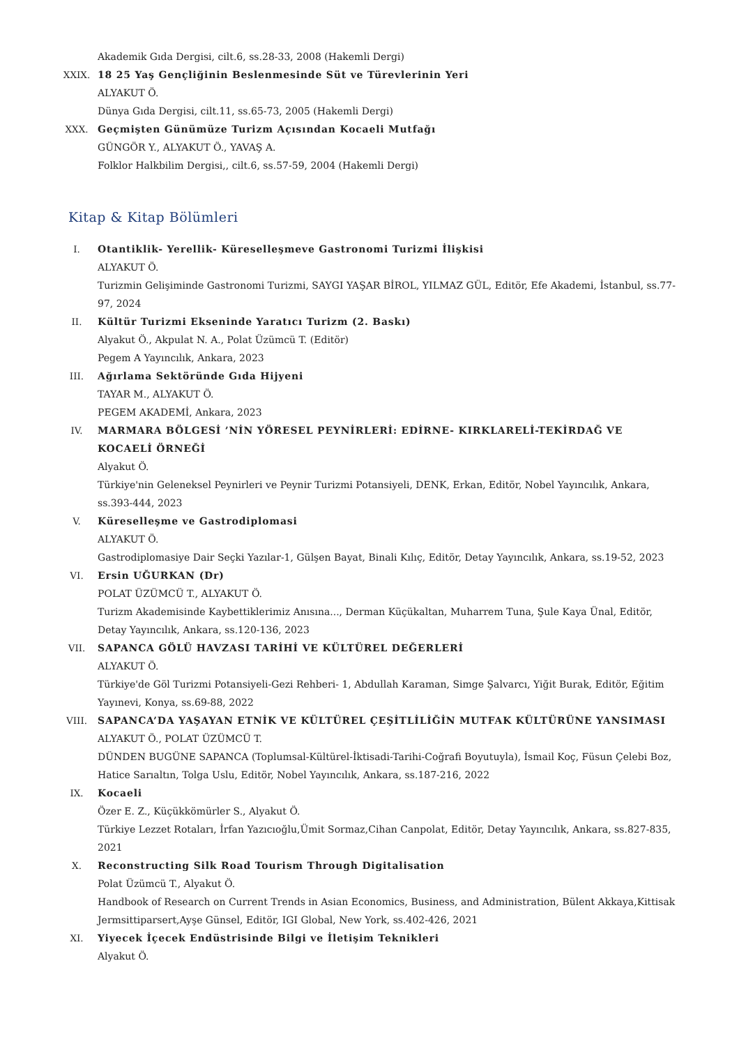Akademik Gıda Dergisi, cilt.6, ss.28-33, 2008 (Hakemli Dergi)
XXIX. 18 25 Yaş Gençliğinin Beslenmesinde Süt ve Türevlerinin Yeri
ALYAKUT Ö.
Dünya Gıda Dergisi, cilt.11, ss.65-73, 2005 (Hakemli Dergi)
XXX. Geçmişten Günümüze Turizm Açısından Kocaeli Mutfağı
GÜNGÖR Y., ALYAKUT Ö., YAVAŞ A.
Folklor Halkbilim Dergisi,, cilt.6, ss.57-59, 2004 (Hakemli Dergi)
Kitap & Kitap Bölümleri
I. Otantiklik- Yerellik- Küreselleşmeve Gastronomi Turizmi İlişkisi
ALYAKUT Ö.
Turizmin Gelişiminde Gastronomi Turizmi, SAYGI YAŞAR BİROL, YILMAZ GÜL, Editör, Efe Akademi, İstanbul, ss.77-97, 2024
II. Kültür Turizmi Ekseninde Yaratıcı Turizm (2. Baskı)
Alyakut Ö., Akpulat N. A., Polat Üzümcü T. (Editör)
Pegem A Yayıncılık, Ankara, 2023
III. Ağırlama Sektöründe Gıda Hijyeni
TAYAR M., ALYAKUT Ö.
PEGEM AKADEMİ, Ankara, 2023
IV. MARMARA BÖLGESİ ’NİN YÖRESEL PEYNİRLERİ: EDİRNE- KIRKLARELİ-TEKİRDAĞ VE KOCAELİ ÖRNEĞİ
Alyakut Ö.
Türkiye'nin Geleneksel Peynirleri ve Peynir Turizmi Potansiyeli, DENK, Erkan, Editör, Nobel Yayıncılık, Ankara, ss.393-444, 2023
V. Küreselleşme ve Gastrodiplomasi
ALYAKUT Ö.
Gastrodiplomasiye Dair Seçki Yazılar-1, Gülşen Bayat, Binali Kılıç, Editör, Detay Yayıncılık, Ankara, ss.19-52, 2023
VI. Ersin UĞURKAN (Dr)
POLAT ÜZÜMCÜ T., ALYAKUT Ö.
Turizm Akademisinde Kaybettiklerimiz Anısına..., Derman Küçükaltan, Muharrem Tuna, Şule Kaya Ünal, Editör, Detay Yayıncılık, Ankara, ss.120-136, 2023
VII. SAPANCA GÖLÜ HAVZASI TARİHİ VE KÜLTÜREL DEĞERLERİ
ALYAKUT Ö.
Türkiye'de Göl Turizmi Potansiyeli-Gezi Rehberi- 1, Abdullah Karaman, Simge Şalvarcı, Yiğit Burak, Editör, Eğitim Yayınevi, Konya, ss.69-88, 2022
VIII. SAPANCA’DA YAŞAYAN ETNİK VE KÜLTÜREL ÇEŞİTLİLİĞİN MUTFAK KÜLTÜRÜNE YANSIMASI
ALYAKUT Ö., POLAT ÜZÜMCÜ T.
DÜNDEN BUGÜNE SAPANCA (Toplumsal-Kültürel-İktisadi-Tarihi-Coğrafi Boyutuyla), İsmail Koç, Füsun Çelebi Boz, Hatice Sarıaltın, Tolga Uslu, Editör, Nobel Yayıncılık, Ankara, ss.187-216, 2022
IX. Kocaeli
Özer E. Z., Küçükkömürler S., Alyakut Ö.
Türkiye Lezzet Rotaları, İrfan Yazıcıoğlu,Ümit Sormaz,Cihan Canpolat, Editör, Detay Yayıncılık, Ankara, ss.827-835, 2021
X. Reconstructing Silk Road Tourism Through Digitalisation
Polat Üzümcü T., Alyakut Ö.
Handbook of Research on Current Trends in Asian Economics, Business, and Administration, Bülent Akkaya,Kittisak Jermsittiparsert,Ayşe Günsel, Editör, IGI Global, New York, ss.402-426, 2021
XI. Yiyecek İçecek Endüstrisinde Bilgi ve İletişim Teknikleri
Alyakut Ö.